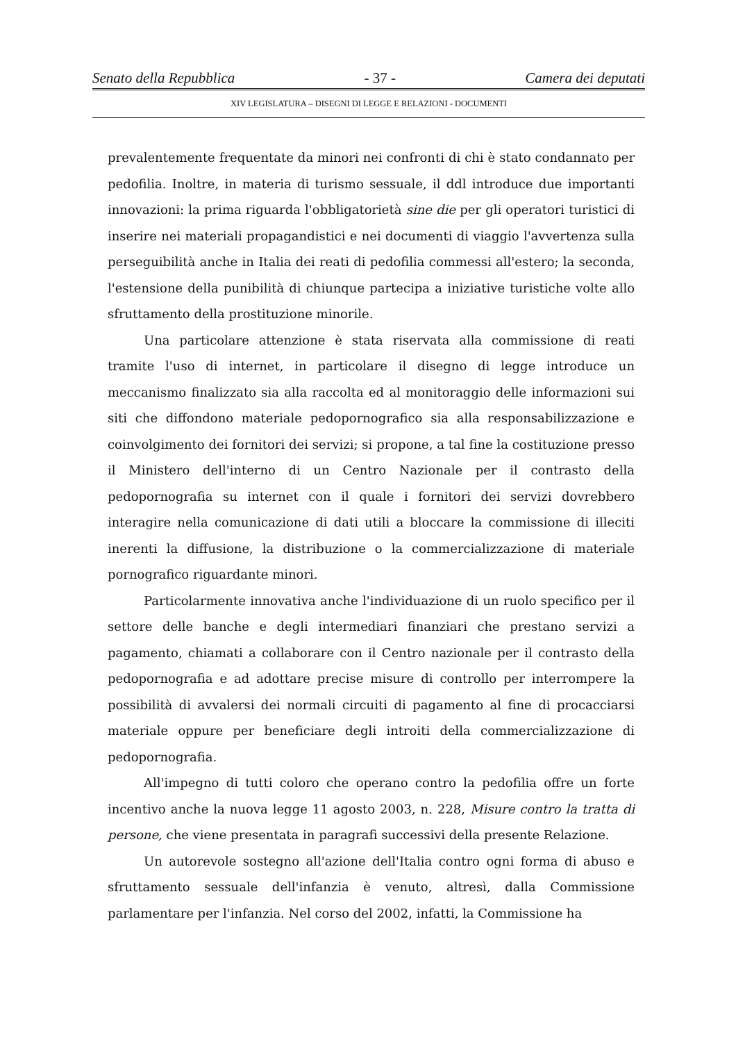Senato della Repubblica - 37 - Camera dei deputati
XIV LEGISLATURA – DISEGNI DI LEGGE E RELAZIONI - DOCUMENTI
prevalentemente frequentate da minori nei confronti di chi è stato condannato per pedofilia. Inoltre, in materia di turismo sessuale, il ddl introduce due importanti innovazioni: la prima riguarda l'obbligatorietà sine die per gli operatori turistici di inserire nei materiali propagandistici e nei documenti di viaggio l'avvertenza sulla perseguibilità anche in Italia dei reati di pedofilia commessi all'estero; la seconda, l'estensione della punibilità di chiunque partecipa a iniziative turistiche volte allo sfruttamento della prostituzione minorile.
Una particolare attenzione è stata riservata alla commissione di reati tramite l'uso di internet, in particolare il disegno di legge introduce un meccanismo finalizzato sia alla raccolta ed al monitoraggio delle informazioni sui siti che diffondono materiale pedopornografico sia alla responsabilizzazione e coinvolgimento dei fornitori dei servizi; si propone, a tal fine la costituzione presso il Ministero dell'interno di un Centro Nazionale per il contrasto della pedopornografia su internet con il quale i fornitori dei servizi dovrebbero interagire nella comunicazione di dati utili a bloccare la commissione di illeciti inerenti la diffusione, la distribuzione o la commercializzazione di materiale pornografico riguardante minori.
Particolarmente innovativa anche l'individuazione di un ruolo specifico per il settore delle banche e degli intermediari finanziari che prestano servizi a pagamento, chiamati a collaborare con il Centro nazionale per il contrasto della pedopornografia e ad adottare precise misure di controllo per interrompere la possibilità di avvalersi dei normali circuiti di pagamento al fine di procacciarsi materiale oppure per beneficiare degli introiti della commercializzazione di pedopornografia.
All'impegno di tutti coloro che operano contro la pedofilia offre un forte incentivo anche la nuova legge 11 agosto 2003, n. 228, Misure contro la tratta di persone, che viene presentata in paragrafi successivi della presente Relazione.
Un autorevole sostegno all'azione dell'Italia contro ogni forma di abuso e sfruttamento sessuale dell'infanzia è venuto, altresì, dalla Commissione parlamentare per l'infanzia. Nel corso del 2002, infatti, la Commissione ha